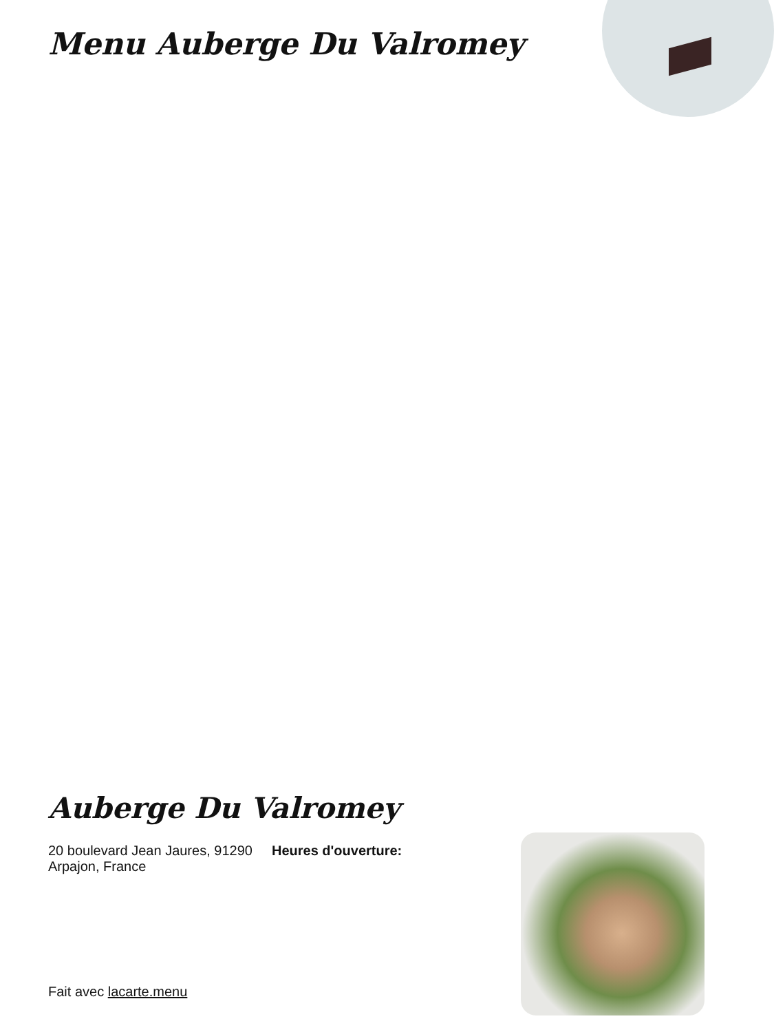Menu Auberge Du Valromey
Auberge Du Valromey
20 boulevard Jean Jaures, 91290 Arpajon, France
Heures d'ouverture:
Fait avec lacarte.menu